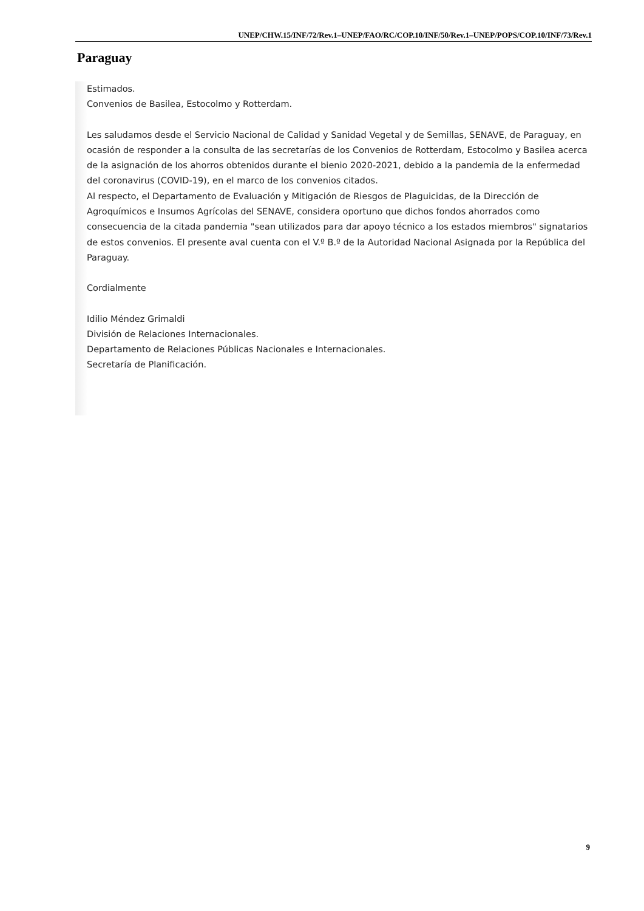UNEP/CHW.15/INF/72/Rev.1–UNEP/FAO/RC/COP.10/INF/50/Rev.1–UNEP/POPS/COP.10/INF/73/Rev.1
Paraguay
Estimados.
Convenios de Basilea, Estocolmo y Rotterdam.
Les saludamos desde el Servicio Nacional de Calidad y Sanidad Vegetal y de Semillas, SENAVE, de Paraguay, en ocasión de responder a la consulta de las secretarías de los Convenios de Rotterdam, Estocolmo y Basilea acerca de la asignación de los ahorros obtenidos durante el bienio 2020-2021, debido a la pandemia de la enfermedad del coronavirus (COVID-19), en el marco de los convenios citados.
Al respecto, el Departamento de Evaluación y Mitigación de Riesgos de Plaguicidas, de la Dirección de Agroquímicos e Insumos Agrícolas del SENAVE, considera oportuno que dichos fondos ahorrados como consecuencia de la citada pandemia "sean utilizados para dar apoyo técnico a los estados miembros" signatarios de estos convenios. El presente aval cuenta con el V.º B.º de la Autoridad Nacional Asignada por la República del Paraguay.
Cordialmente
Idilio Méndez Grimaldi
División de Relaciones Internacionales.
Departamento de Relaciones Públicas Nacionales e Internacionales.
Secretaría de Planificación.
9